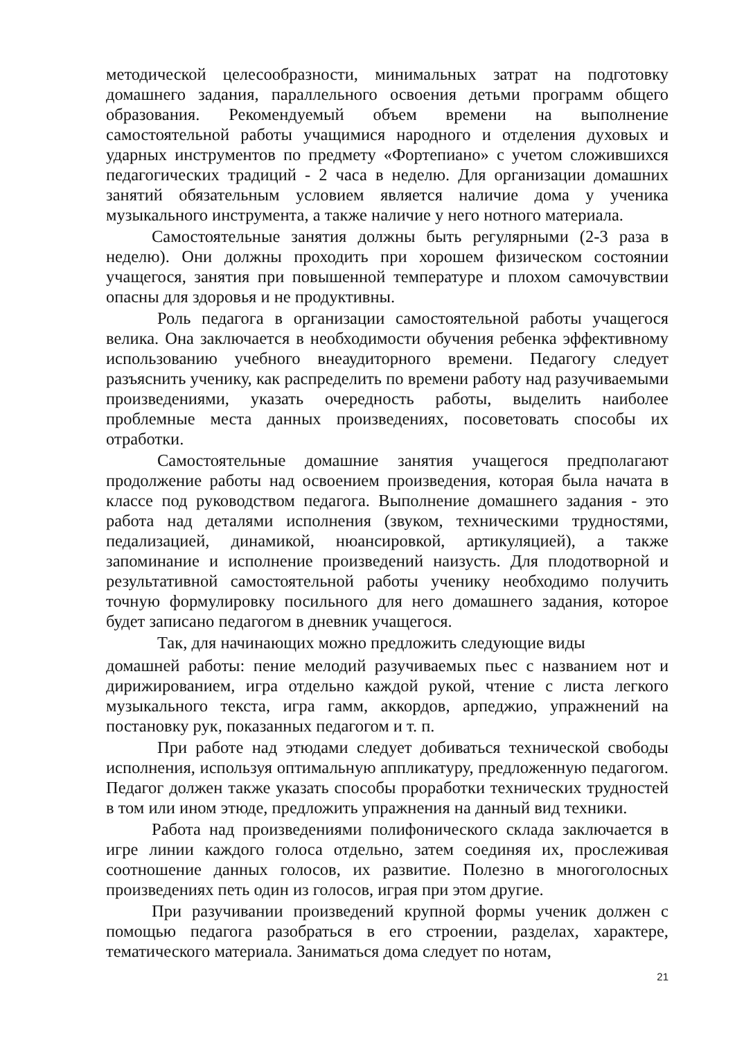методической целесообразности, минимальных затрат на подготовку домашнего задания, параллельного освоения детьми программ общего образования. Рекомендуемый объем времени на выполнение самостоятельной работы учащимися народного и отделения духовых и ударных инструментов по предмету «Фортепиано» с учетом сложившихся педагогических традиций - 2 часа в неделю. Для организации домашних занятий обязательным условием является наличие дома у ученика музыкального инструмента, а также наличие у него нотного материала.
Самостоятельные занятия должны быть регулярными (2-3 раза в неделю). Они должны проходить при хорошем физическом состоянии учащегося, занятия при повышенной температуре и плохом самочувствии опасны для здоровья и не продуктивны.
Роль педагога в организации самостоятельной работы учащегося велика. Она заключается в необходимости обучения ребенка эффективному использованию учебного внеаудиторного времени. Педагогу следует разъяснить ученику, как распределить по времени работу над разучиваемыми произведениями, указать очередность работы, выделить наиболее проблемные места данных произведениях, посоветовать способы их отработки.
Самостоятельные домашние занятия учащегося предполагают продолжение работы над освоением произведения, которая была начата в классе под руководством педагога. Выполнение домашнего задания - это работа над деталями исполнения (звуком, техническими трудностями, педализацией, динамикой, нюансировкой, артикуляцией), а также запоминание и исполнение произведений наизусть. Для плодотворной и результативной самостоятельной работы ученику необходимо получить точную формулировку посильного для него домашнего задания, которое будет записано педагогом в дневник учащегося.
Так, для начинающих можно предложить следующие виды
домашней работы: пение мелодий разучиваемых пьес с названием нот и дирижированием, игра отдельно каждой рукой, чтение с листа легкого музыкального текста, игра гамм, аккордов, арпеджио, упражнений на постановку рук, показанных педагогом и т. п.
При работе над этюдами следует добиваться технической свободы исполнения, используя оптимальную аппликатуру, предложенную педагогом. Педагог должен также указать способы проработки технических трудностей в том или ином этюде, предложить упражнения на данный вид техники.
Работа над произведениями полифонического склада заключается в игре линии каждого голоса отдельно, затем соединяя их, прослеживая соотношение данных голосов, их развитие. Полезно в многоголосных произведениях петь один из голосов, играя при этом другие.
При разучивании произведений крупной формы ученик должен с помощью педагога разобраться в его строении, разделах, характере, тематического материала. Заниматься дома следует по нотам,
21